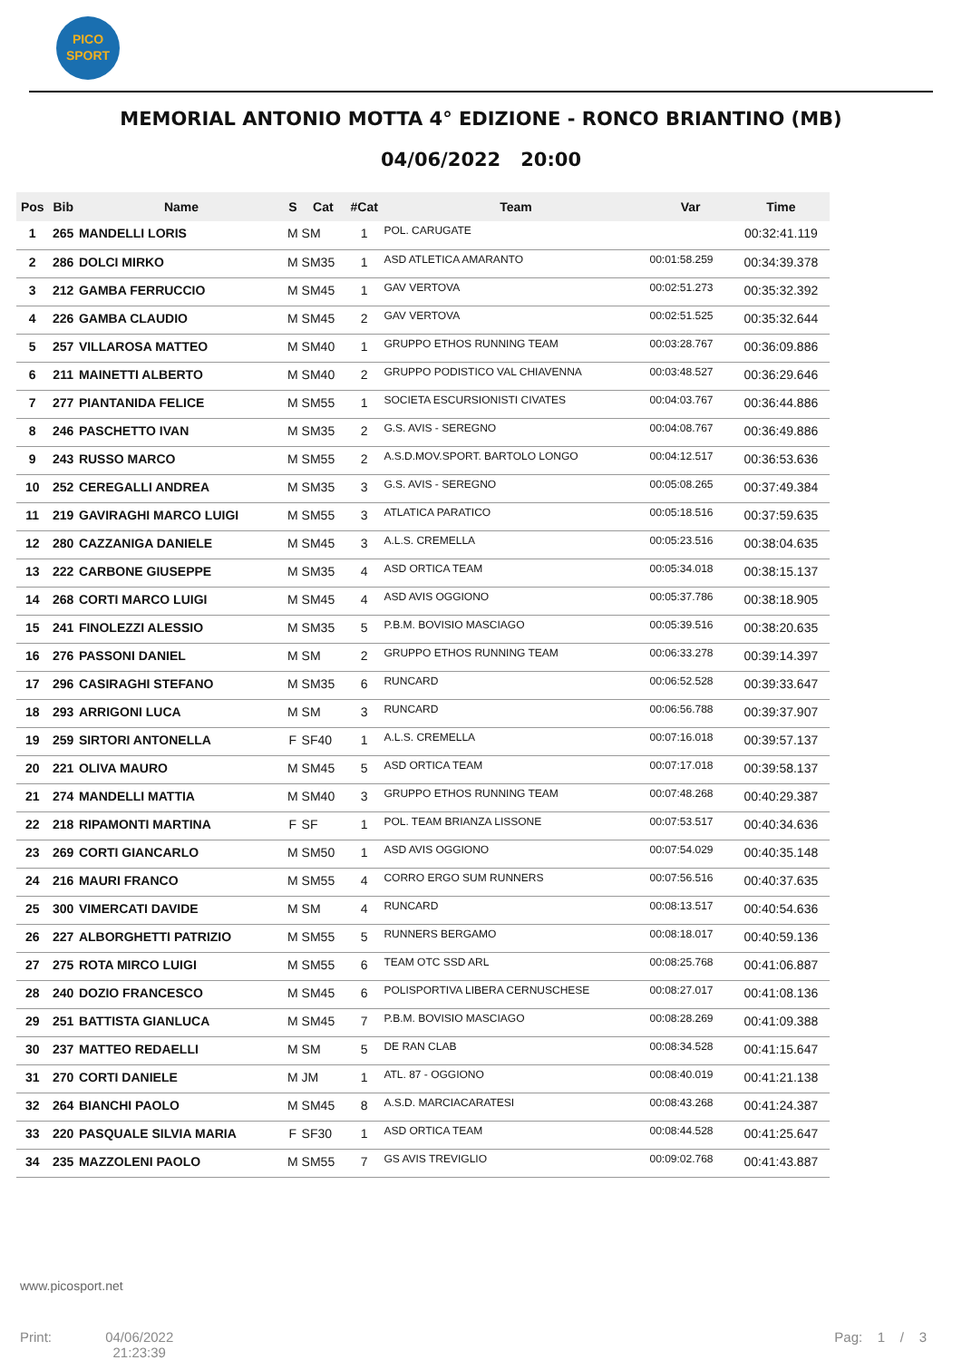PICO
SPORT
MEMORIAL ANTONIO MOTTA 4° EDIZIONE - RONCO BRIANTINO (MB)
04/06/2022 20:00
| Pos | Bib | Name | S | Cat | #Cat | Team | Var | Time |
| --- | --- | --- | --- | --- | --- | --- | --- | --- |
| 1 | 265 | MANDELLI LORIS | M | SM | 1 | POL. CARUGATE | | 00:32:41.119 |
| 2 | 286 | DOLCI MIRKO | M | SM35 | 1 | ASD ATLETICA AMARANTO | 00:01:58.259 | 00:34:39.378 |
| 3 | 212 | GAMBA FERRUCCIO | M | SM45 | 1 | GAV VERTOVA | 00:02:51.273 | 00:35:32.392 |
| 4 | 226 | GAMBA CLAUDIO | M | SM45 | 2 | GAV VERTOVA | 00:02:51.525 | 00:35:32.644 |
| 5 | 257 | VILLAROSA MATTEO | M | SM40 | 1 | GRUPPO ETHOS RUNNING TEAM | 00:03:28.767 | 00:36:09.886 |
| 6 | 211 | MAINETTI ALBERTO | M | SM40 | 2 | GRUPPO PODISTICO VAL CHIAVENNA | 00:03:48.527 | 00:36:29.646 |
| 7 | 277 | PIANTANIDA FELICE | M | SM55 | 1 | SOCIETA ESCURSIONISTI CIVATES | 00:04:03.767 | 00:36:44.886 |
| 8 | 246 | PASCHETTO IVAN | M | SM35 | 2 | G.S. AVIS - SEREGNO | 00:04:08.767 | 00:36:49.886 |
| 9 | 243 | RUSSO MARCO | M | SM55 | 2 | A.S.D.MOV.SPORT. BARTOLO LONGO | 00:04:12.517 | 00:36:53.636 |
| 10 | 252 | CEREGALLI ANDREA | M | SM35 | 3 | G.S. AVIS - SEREGNO | 00:05:08.265 | 00:37:49.384 |
| 11 | 219 | GAVIRAGHI MARCO LUIGI | M | SM55 | 3 | ATLATICA PARATICO | 00:05:18.516 | 00:37:59.635 |
| 12 | 280 | CAZZANIGA DANIELE | M | SM45 | 3 | A.L.S. CREMELLA | 00:05:23.516 | 00:38:04.635 |
| 13 | 222 | CARBONE GIUSEPPE | M | SM35 | 4 | ASD ORTICA TEAM | 00:05:34.018 | 00:38:15.137 |
| 14 | 268 | CORTI MARCO LUIGI | M | SM45 | 4 | ASD AVIS OGGIONO | 00:05:37.786 | 00:38:18.905 |
| 15 | 241 | FINOLEZZI ALESSIO | M | SM35 | 5 | P.B.M. BOVISIO MASCIAGO | 00:05:39.516 | 00:38:20.635 |
| 16 | 276 | PASSONI DANIEL | M | SM | 2 | GRUPPO ETHOS RUNNING TEAM | 00:06:33.278 | 00:39:14.397 |
| 17 | 296 | CASIRAGHI STEFANO | M | SM35 | 6 | RUNCARD | 00:06:52.528 | 00:39:33.647 |
| 18 | 293 | ARRIGONI LUCA | M | SM | 3 | RUNCARD | 00:06:56.788 | 00:39:37.907 |
| 19 | 259 | SIRTORI ANTONELLA | F | SF40 | 1 | A.L.S. CREMELLA | 00:07:16.018 | 00:39:57.137 |
| 20 | 221 | OLIVA MAURO | M | SM45 | 5 | ASD ORTICA TEAM | 00:07:17.018 | 00:39:58.137 |
| 21 | 274 | MANDELLI MATTIA | M | SM40 | 3 | GRUPPO ETHOS RUNNING TEAM | 00:07:48.268 | 00:40:29.387 |
| 22 | 218 | RIPAMONTI MARTINA | F | SF | 1 | POL. TEAM BRIANZA LISSONE | 00:07:53.517 | 00:40:34.636 |
| 23 | 269 | CORTI GIANCARLO | M | SM50 | 1 | ASD AVIS OGGIONO | 00:07:54.029 | 00:40:35.148 |
| 24 | 216 | MAURI FRANCO | M | SM55 | 4 | CORRO ERGO SUM RUNNERS | 00:07:56.516 | 00:40:37.635 |
| 25 | 300 | VIMERCATI DAVIDE | M | SM | 4 | RUNCARD | 00:08:13.517 | 00:40:54.636 |
| 26 | 227 | ALBORGHETTI PATRIZIO | M | SM55 | 5 | RUNNERS BERGAMO | 00:08:18.017 | 00:40:59.136 |
| 27 | 275 | ROTA MIRCO LUIGI | M | SM55 | 6 | TEAM OTC SSD ARL | 00:08:25.768 | 00:41:06.887 |
| 28 | 240 | DOZIO FRANCESCO | M | SM45 | 6 | POLISPORTIVA LIBERA CERNUSCHESE | 00:08:27.017 | 00:41:08.136 |
| 29 | 251 | BATTISTA GIANLUCA | M | SM45 | 7 | P.B.M. BOVISIO MASCIAGO | 00:08:28.269 | 00:41:09.388 |
| 30 | 237 | MATTEO REDAELLI | M | SM | 5 | DE RAN CLAB | 00:08:34.528 | 00:41:15.647 |
| 31 | 270 | CORTI DANIELE | M | JM | 1 | ATL. 87 - OGGIONO | 00:08:40.019 | 00:41:21.138 |
| 32 | 264 | BIANCHI PAOLO | M | SM45 | 8 | A.S.D. MARCIACARATESI | 00:08:43.268 | 00:41:24.387 |
| 33 | 220 | PASQUALE SILVIA MARIA | F | SF30 | 1 | ASD ORTICA TEAM | 00:08:44.528 | 00:41:25.647 |
| 34 | 235 | MAZZOLENI PAOLO | M | SM55 | 7 | GS AVIS TREVIGLIO | 00:09:02.768 | 00:41:43.887 |
www.picosport.net
Print: 04/06/2022
21:23:39 Pag: 1 / 3